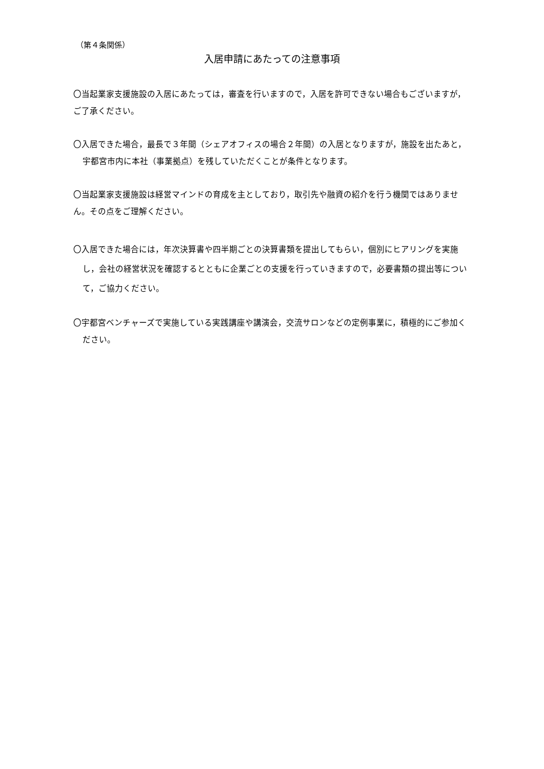（第４条関係）
入居申請にあたっての注意事項
〇当起業家支援施設の入居にあたっては，審査を行いますので，入居を許可できない場合もございますが，ご了承ください。
〇入居できた場合，最長で３年間（シェアオフィスの場合２年間）の入居となりますが，施設を出たあと，宇都宮市内に本社（事業拠点）を残していただくことが条件となります。
〇当起業家支援施設は経営マインドの育成を主としており，取引先や融資の紹介を行う機関ではありません。その点をご理解ください。
〇入居できた場合には，年次決算書や四半期ごとの決算書類を提出してもらい，個別にヒアリングを実施し，会社の経営状況を確認するとともに企業ごとの支援を行っていきますので，必要書類の提出等について，ご協力ください。
〇宇都宮ベンチャーズで実施している実践講座や講演会，交流サロンなどの定例事業に，積極的にご参加ください。